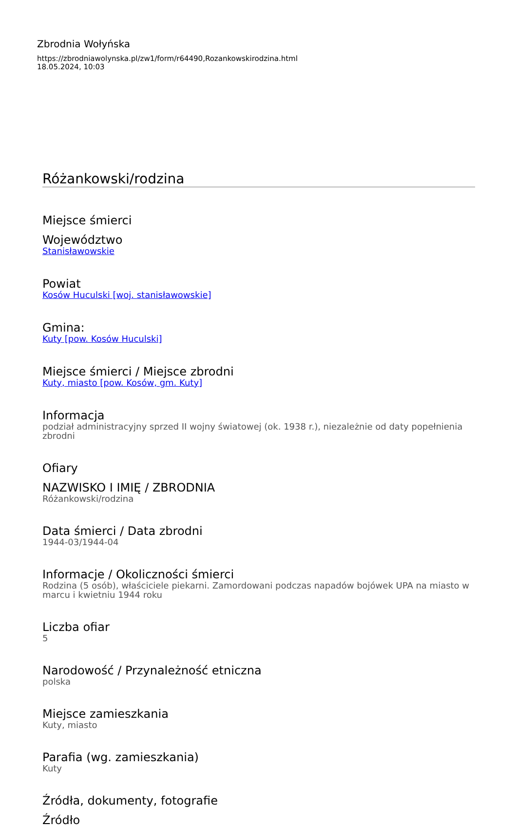Zbrodnia Wołyńska
https://zbrodniawolynska.pl/zw1/form/r64490,Rozankowskirodzina.html
18.05.2024, 10:03
Różankowski/rodzina
Miejsce śmierci
Województwo
Stanisławowskie
Powiat
Kosów Huculski [woj. stanisławowskie]
Gmina:
Kuty [pow. Kosów Huculski]
Miejsce śmierci / Miejsce zbrodni
Kuty, miasto [pow. Kosów, gm. Kuty]
Informacja
podział administracyjny sprzed II wojny światowej (ok. 1938 r.), niezależnie od daty popełnienia zbrodni
Ofiary
NAZWISKO I IMIĘ / ZBRODNIA
Różankowski/rodzina
Data śmierci / Data zbrodni
1944-03/1944-04
Informacje / Okoliczności śmierci
Rodzina (5 osób), właściciele piekarni. Zamordowani podczas napadów bojówek UPA na miasto w marcu i kwietniu 1944 roku
Liczba ofiar
5
Narodowość / Przynależność etniczna
polska
Miejsce zamieszkania
Kuty, miasto
Parafia (wg. zamieszkania)
Kuty
Źródła, dokumenty, fotografie
Źródło